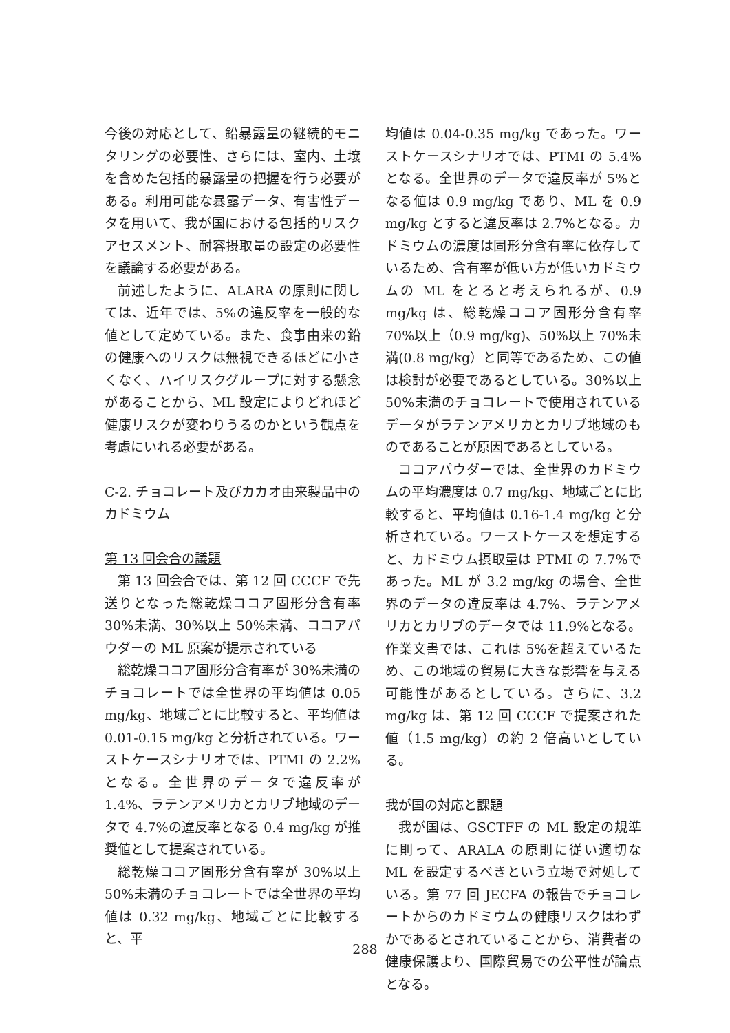今後の対応として、鉛暴露量の継続的モニタリングの必要性、さらには、室内、土壌を含めた包括的暴露量の把握を行う必要がある。利用可能な暴露データ、有害性データを用いて、我が国における包括的リスクアセスメント、耐容摂取量の設定の必要性を議論する必要がある。
前述したように、ALARA の原則に関しては、近年では、5%の違反率を一般的な値として定めている。また、食事由来の鉛の健康へのリスクは無視できるほどに小さくなく、ハイリスクグループに対する懸念があることから、ML 設定によりどれほど健康リスクが変わりうるのかという観点を考慮にいれる必要がある。
C-2. チョコレート及びカカオ由来製品中のカドミウム
第 13 回会合の議題
第 13 回会合では、第 12 回 CCCF で先送りとなった総乾燥ココア固形分含有率 30%未満、30%以上 50%未満、ココアパウダーの ML 原案が提示されている
総乾燥ココア固形分含有率が 30%未満のチョコレートでは全世界の平均値は 0.05 mg/kg、地域ごとに比較すると、平均値は 0.01-0.15 mg/kg と分析されている。ワーストケースシナリオでは、PTMI の 2.2%となる。全世界のデータで違反率が 1.4%、ラテンアメリカとカリブ地域のデータで 4.7%の違反率となる 0.4 mg/kg が推奨値として提案されている。
総乾燥ココア固形分含有率が 30%以上 50%未満のチョコレートでは全世界の平均値は 0.32 mg/kg、地域ごとに比較すると、平
均値は 0.04-0.35 mg/kg であった。ワーストケースシナリオでは、PTMI の 5.4%となる。全世界のデータで違反率が 5%となる値は 0.9 mg/kg であり、ML を 0.9 mg/kg とすると違反率は 2.7%となる。カドミウムの濃度は固形分含有率に依存しているため、含有率が低い方が低いカドミウムの ML をとると考えられるが、0.9 mg/kg は、総乾燥ココア固形分含有率 70%以上（0.9 mg/kg)、50%以上 70%未満(0.8 mg/kg）と同等であるため、この値は検討が必要であるとしている。30%以上 50%未満のチョコレートで使用されているデータがラテンアメリカとカリブ地域のものであることが原因であるとしている。
ココアパウダーでは、全世界のカドミウムの平均濃度は 0.7 mg/kg、地域ごとに比較すると、平均値は 0.16-1.4 mg/kg と分析されている。ワーストケースを想定すると、カドミウム摂取量は PTMI の 7.7%であった。ML が 3.2 mg/kg の場合、全世界のデータの違反率は 4.7%、ラテンアメリカとカリブのデータでは 11.9%となる。作業文書では、これは 5%を超えているため、この地域の貿易に大きな影響を与える可能性があるとしている。さらに、3.2 mg/kg は、第 12 回 CCCF で提案された値（1.5 mg/kg）の約 2 倍高いとしている。
我が国の対応と課題
我が国は、GSCTFF の ML 設定の規準に則って、ARALA の原則に従い適切な ML を設定するべきという立場で対処している。第 77 回 JECFA の報告でチョコレートからのカドミウムの健康リスクはわずかであるとされていることから、消費者の健康保護より、国際貿易での公平性が論点となる。
288